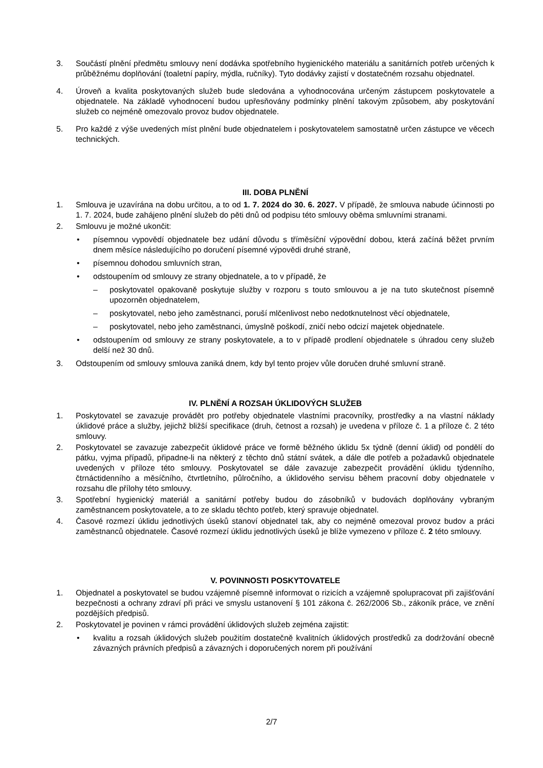3. Součástí plnění předmětu smlouvy není dodávka spotřebního hygienického materiálu a sanitárních potřeb určených k průběžnému doplňování (toaletní papíry, mýdla, ručníky). Tyto dodávky zajistí v dostatečném rozsahu objednatel.
4. Úroveň a kvalita poskytovaných služeb bude sledována a vyhodnocována určeným zástupcem poskytovatele a objednatele. Na základě vyhodnocení budou upřesňovány podmínky plnění takovým způsobem, aby poskytování služeb co nejméně omezovalo provoz budov objednatele.
5. Pro každé z výše uvedených míst plnění bude objednatelem i poskytovatelem samostatně určen zástupce ve věcech technických.
III. DOBA PLNĚNÍ
1. Smlouva je uzavírána na dobu určitou, a to od 1. 7. 2024 do 30. 6. 2027. V případě, že smlouva nabude účinnosti po 1. 7. 2024, bude zahájeno plnění služeb do pěti dnů od podpisu této smlouvy oběma smluvními stranami.
2. Smlouvu je možné ukončit:
• písemnou vypovědí objednatele bez udání důvodu s tříměsíční výpovědní dobou, která začíná běžet prvním dnem měsíce následujícího po doručení písemné výpovědi druhé straně,
• písemnou dohodou smluvních stran,
• odstoupením od smlouvy ze strany objednatele, a to v případě, že
– poskytovatel opakovaně poskytuje služby v rozporu s touto smlouvou a je na tuto skutečnost písemně upozorněn objednatelem,
– poskytovatel, nebo jeho zaměstnanci, poruší mlčenlivost nebo nedotknutelnost věcí objednatele,
– poskytovatel, nebo jeho zaměstnanci, úmyslně poškodí, zničí nebo odcizí majetek objednatele.
• odstoupením od smlouvy ze strany poskytovatele, a to v případě prodlení objednatele s úhradou ceny služeb delší než 30 dnů.
3. Odstoupením od smlouvy smlouva zaniká dnem, kdy byl tento projev vůle doručen druhé smluvní straně.
IV. PLNĚNÍ A ROZSAH ÚKLIDOVÝCH SLUŽEB
1. Poskytovatel se zavazuje provádět pro potřeby objednatele vlastními pracovníky, prostředky a na vlastní náklady úklidové práce a služby, jejichž bližší specifikace (druh, četnost a rozsah) je uvedena v příloze č. 1 a příloze č. 2 této smlouvy.
2. Poskytovatel se zavazuje zabezpečit úklidové práce ve formě běžného úklidu 5x týdně (denní úklid) od pondělí do pátku, vyjma případů, připadne-li na některý z těchto dnů státní svátek, a dále dle potřeb a požadavků objednatele uvedených v příloze této smlouvy. Poskytovatel se dále zavazuje zabezpečit provádění úklidu týdenního, čtrnáctidenního a měsíčního, čtvrtletního, půlročního, a úklidového servisu během pracovní doby objednatele v rozsahu dle přílohy této smlouvy.
3. Spotřební hygienický materiál a sanitární potřeby budou do zásobníků v budovách doplňovány vybraným zaměstnancem poskytovatele, a to ze skladu těchto potřeb, který spravuje objednatel.
4. Časové rozmezí úklidu jednotlivých úseků stanoví objednatel tak, aby co nejméně omezoval provoz budov a práci zaměstnanců objednatele. Časové rozmezí úklidu jednotlivých úseků je blíže vymezeno v příloze č. 2 této smlouvy.
V. POVINNOSTI POSKYTOVATELE
1. Objednatel a poskytovatel se budou vzájemně písemně informovat o rizicích a vzájemně spolupracovat při zajišťování bezpečnosti a ochrany zdraví při práci ve smyslu ustanovení § 101 zákona č. 262/2006 Sb., zákoník práce, ve znění pozdějších předpisů.
2. Poskytovatel je povinen v rámci provádění úklidových služeb zejména zajistit:
• kvalitu a rozsah úklidových služeb použitím dostatečně kvalitních úklidových prostředků za dodržování obecně závazných právních předpisů a závazných i doporučených norem při používání
2/7